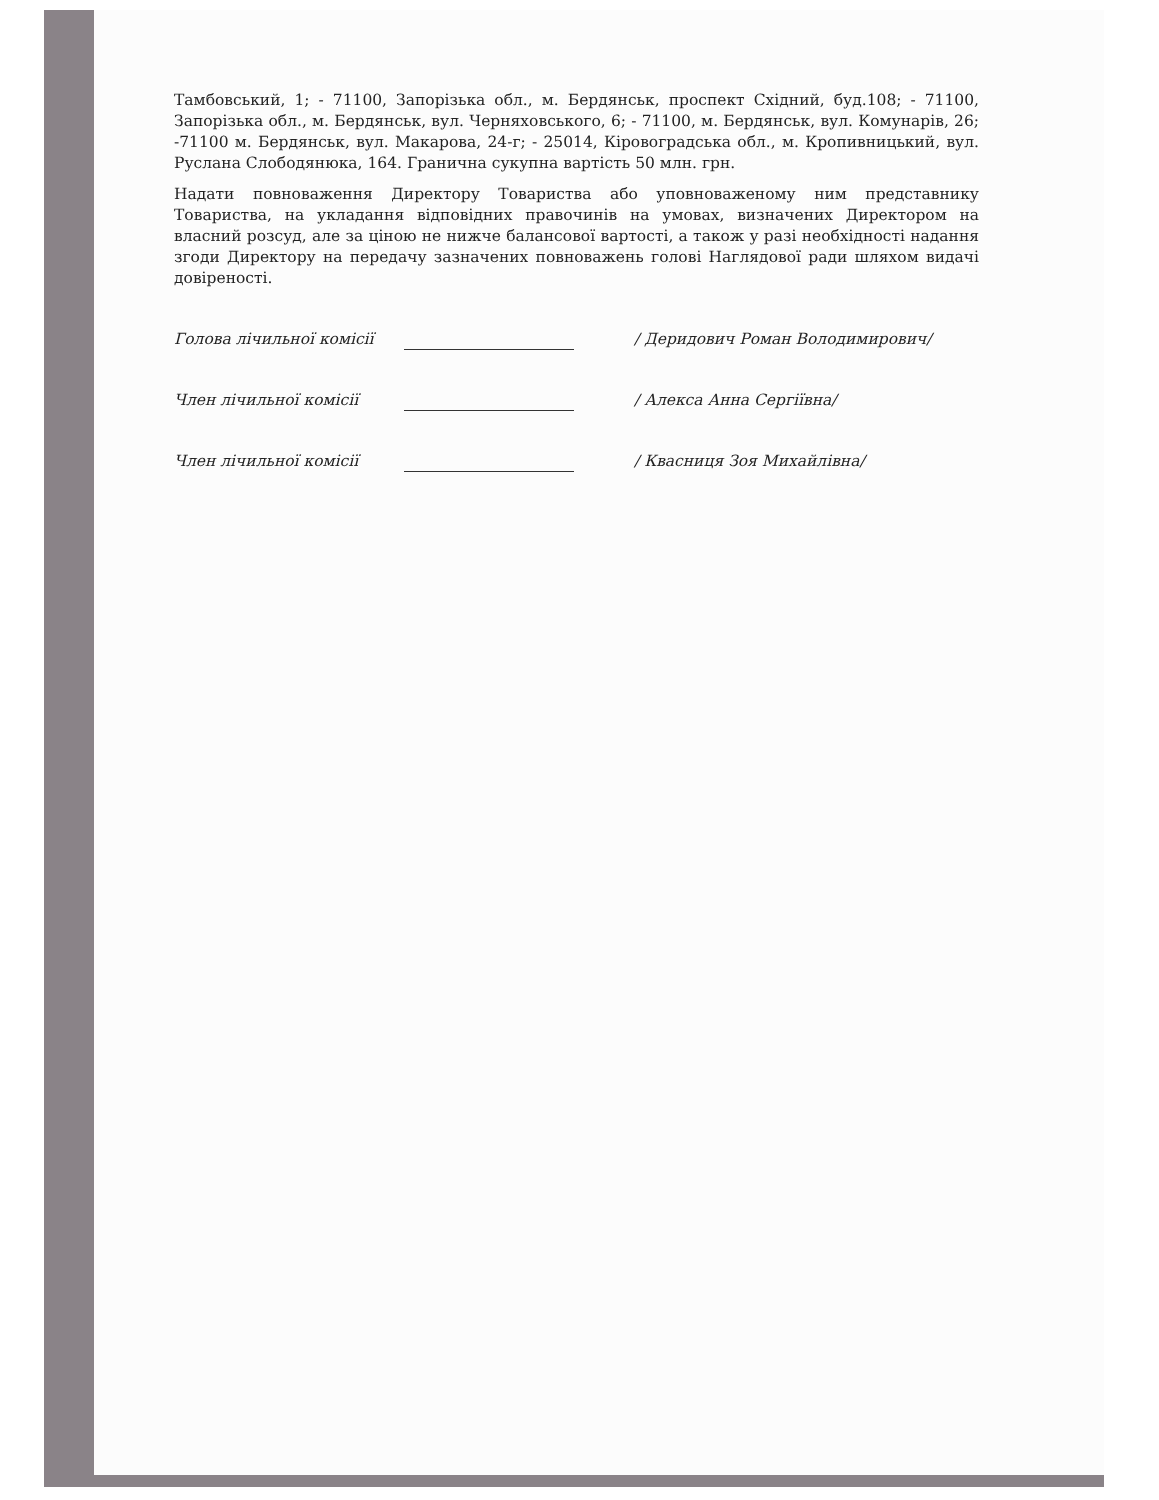Тамбовський, 1; - 71100, Запорізька обл., м. Бердянськ, проспект Східний, буд.108; - 71100, Запорізька обл., м. Бердянськ, вул. Черняховського, 6; - 71100, м. Бердянськ, вул. Комунарів, 26; -71100 м. Бердянськ, вул. Макарова, 24-г; - 25014, Кіровоградська обл., м. Кропивницький, вул. Руслана Слободянюка, 164. Гранична сукупна вартість 50 млн. грн.
Надати повноваження Директору Товариства або уповноваженому ним представнику Товариства, на укладання відповідних правочинів на умовах, визначених Директором на власний розсуд, але за ціною не нижче балансової вартості, а також у разі необхідності надання згоди Директору на передачу зазначених повноважень голові Наглядової ради шляхом видачі довіреності.
Голова лічильної комісії / Деридович Роман Володимирович/
Член лічильної комісії / Алекса Анна Сергіївна/
Член лічильної комісії / Квасниця Зоя Михайлівна/